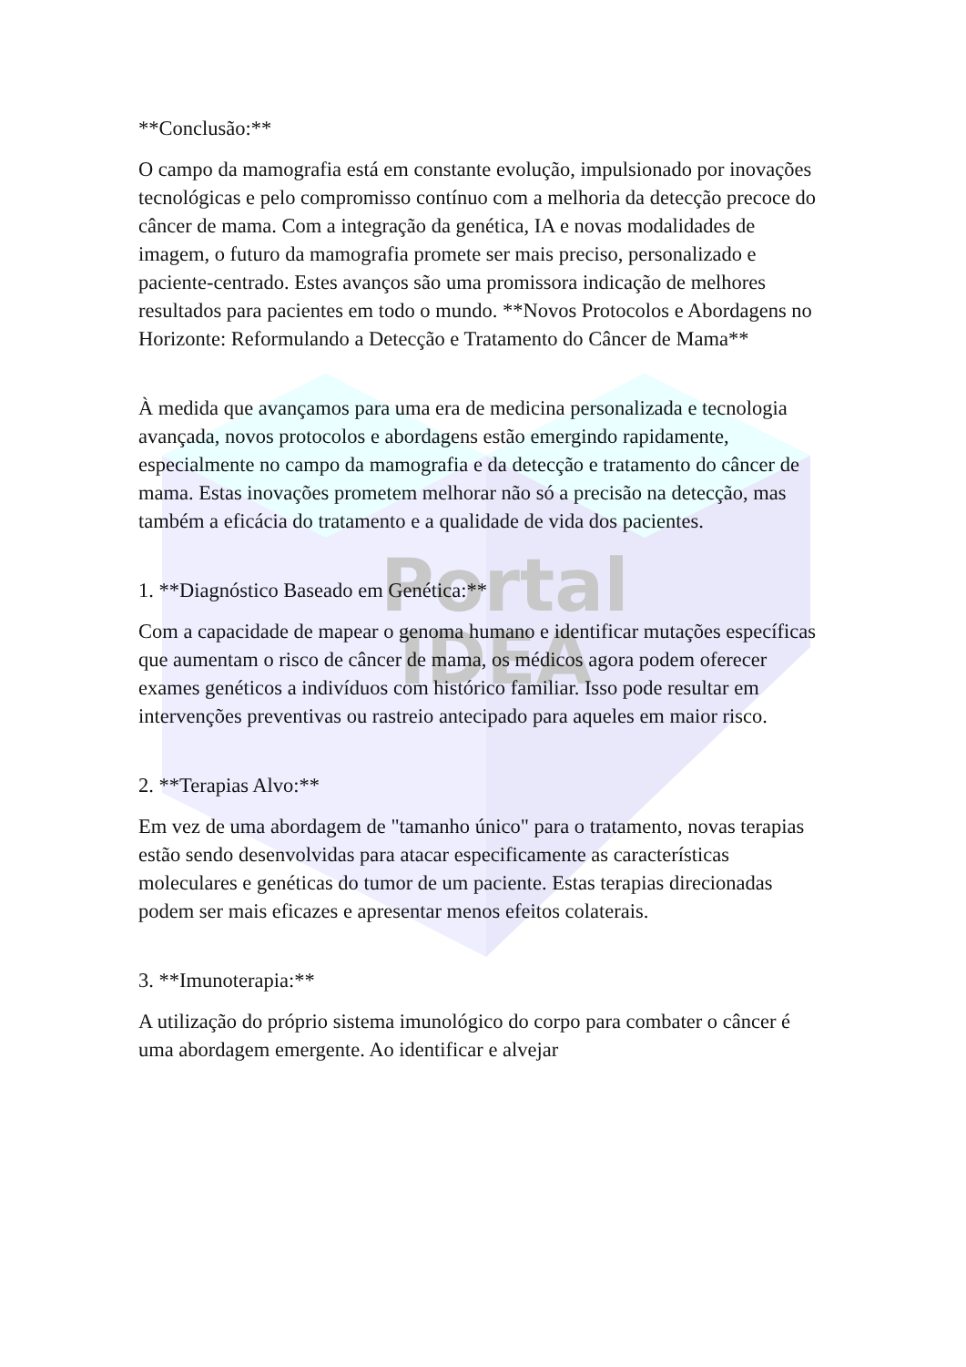Portal
IDEA
**Conclusão:**
O campo da mamografia está em constante evolução, impulsionado por inovações tecnológicas e pelo compromisso contínuo com a melhoria da detecção precoce do câncer de mama. Com a integração da genética, IA e novas modalidades de imagem, o futuro da mamografia promete ser mais preciso, personalizado e paciente-centrado. Estes avanços são uma promissora indicação de melhores resultados para pacientes em todo o mundo. **Novos Protocolos e Abordagens no Horizonte: Reformulando a Detecção e Tratamento do Câncer de Mama**
À medida que avançamos para uma era de medicina personalizada e tecnologia avançada, novos protocolos e abordagens estão emergindo rapidamente, especialmente no campo da mamografia e da detecção e tratamento do câncer de mama. Estas inovações prometem melhorar não só a precisão na detecção, mas também a eficácia do tratamento e a qualidade de vida dos pacientes.
1. **Diagnóstico Baseado em Genética:**
Com a capacidade de mapear o genoma humano e identificar mutações específicas que aumentam o risco de câncer de mama, os médicos agora podem oferecer exames genéticos a indivíduos com histórico familiar. Isso pode resultar em intervenções preventivas ou rastreio antecipado para aqueles em maior risco.
2. **Terapias Alvo:**
Em vez de uma abordagem de "tamanho único" para o tratamento, novas terapias estão sendo desenvolvidas para atacar especificamente as características moleculares e genéticas do tumor de um paciente. Estas terapias direcionadas podem ser mais eficazes e apresentar menos efeitos colaterais.
3. **Imunoterapia:**
A utilização do próprio sistema imunológico do corpo para combater o câncer é uma abordagem emergente. Ao identificar e alvejar